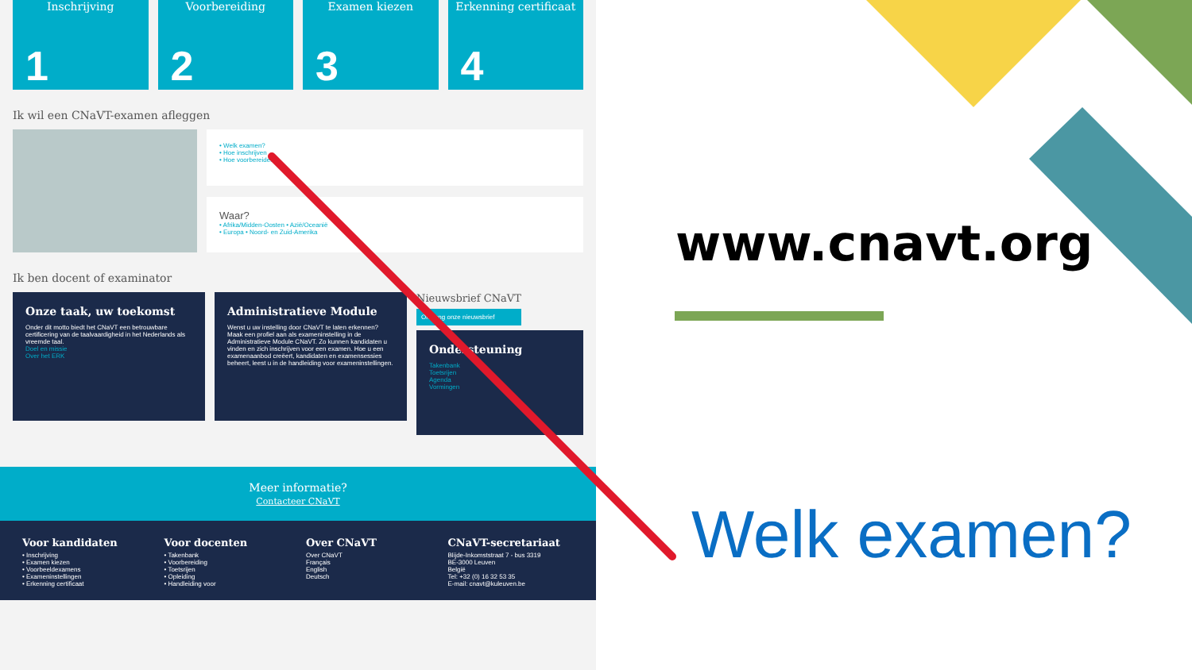Inschrijving
1
Voorbereiding
2
Examen kiezen
3
Erkenning certificaat
4
Ik wil een CNaVT-examen afleggen
• Welk examen?
• Hoe inschrijven
• Hoe voorbereiden
Waar?
• Afrika/Midden-Oosten • Azië/Oceanië
• Europa • Noord- en Zuid-Amerika
Ik ben docent of examinator
Onze taak, uw toekomst
Onder dit motto biedt het CNaVT een betrouwbare certificering van de taalvaardigheid in het Nederlands als vreemde taal.
Doel en missie
Over het ERK
Administratieve Module
Wenst u uw instelling door CNaVT te laten erkennen? Maak een profiel aan als exameninstelling in de Administratieve Module CNaVT. Zo kunnen kandidaten u vinden en zich inschrijven voor een examen. Hoe u een examenaanbod creëert, kandidaten en examensessies beheert, leest u in de handleiding voor exameninstellingen.
Nieuwsbrief CNaVT
Ontvang onze nieuwsbrief
Ondersteuning
Takenbank
Toetsrijen
Agenda
Vormingen
Meer informatie?
Contacteer CNaVT
Voor kandidaten
• Inschrijving
• Examen kiezen
• Voorbeeldexamens
• Exameninstellingen
• Erkenning certificaat
Voor docenten
• Takenbank
• Voorbereiding
• Toetsrijen
• Opleiding
• Handleiding voor
Over CNaVT
Over CNaVT
Français
English
Deutsch
CNaVT-secretariaat
Blijde-Inkomststraat 7 - bus 3319
BE-3000 Leuven
België
Tel: +32 (0) 16 32 53 35
E-mail: cnavt@kuleuven.be
www.cnavt.org
Welk examen?